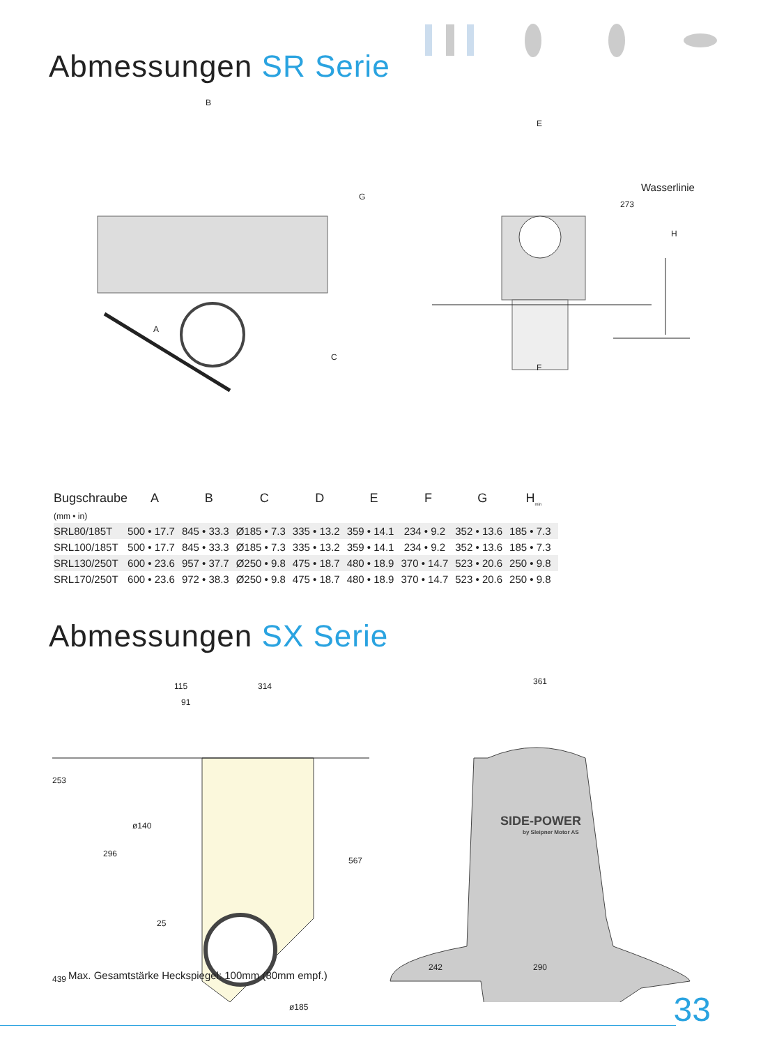Abmessungen SR Serie
B
G
A
C
E
273
Wasserlinie
H
F
| Bugschraube | A | B | C | D | E | F | G | H<sub>min</sub> |
| --- | --- | --- | --- | --- | --- | --- | --- | --- |
| (mm • in) | | | | | | | | |
| SRL80/185T | 500 • 17.7 | 845 • 33.3 | Ø185 • 7.3 | 335 • 13.2 | 359 • 14.1 | 234 • 9.2 | 352 • 13.6 | 185 • 7.3 |
| SRL100/185T | 500 • 17.7 | 845 • 33.3 | Ø185 • 7.3 | 335 • 13.2 | 359 • 14.1 | 234 • 9.2 | 352 • 13.6 | 185 • 7.3 |
| SRL130/250T | 600 • 23.6 | 957 • 37.7 | Ø250 • 9.8 | 475 • 18.7 | 480 • 18.9 | 370 • 14.7 | 523 • 20.6 | 250 • 9.8 |
| SRL170/250T | 600 • 23.6 | 972 • 38.3 | Ø250 • 9.8 | 475 • 18.7 | 480 • 18.9 | 370 • 14.7 | 523 • 20.6 | 250 • 9.8 |
Abmessungen SX Serie
115 314
91
253
ø140
296
567
25
439
ø185
361
SIDE-POWER
by Sleipner Motor AS
242 290
Max. Gesamtstärke Heckspiegel: 100mm (80mm empf.)
33